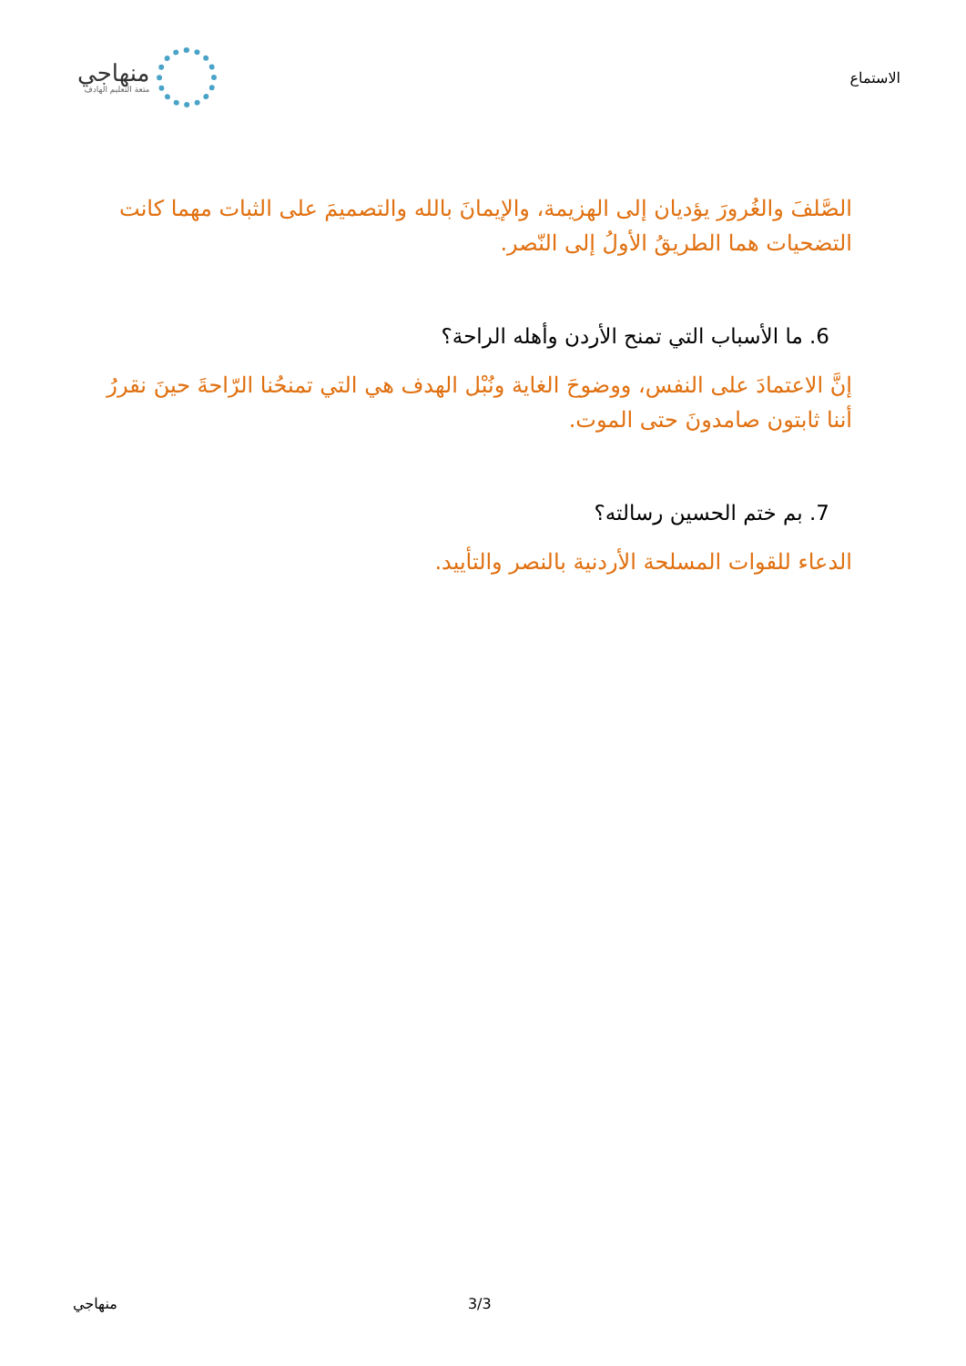الاستماع
منهاجي
متعة التعليم الهادف
الصَّلفَ والغُرورَ يؤديان إلى الهزيمة، والإيمانَ بالله والتصميمَ على الثبات مهما كانت التضحيات هما الطريقُ الأولُ إلى النّصر.
6. ما الأسباب التي تمنح الأردن وأهله الراحة؟
إنَّ الاعتمادَ على النفس، ووضوحَ الغاية ونُبْل الهدف هي التي تمنحُنا الرّاحةَ حينَ نقررُ أننا ثابتون صامدونَ حتى الموت.
7. بم ختم الحسين رسالته؟
الدعاء للقوات المسلحة الأردنية بالنصر والتأييد.
منهاجي 3/3